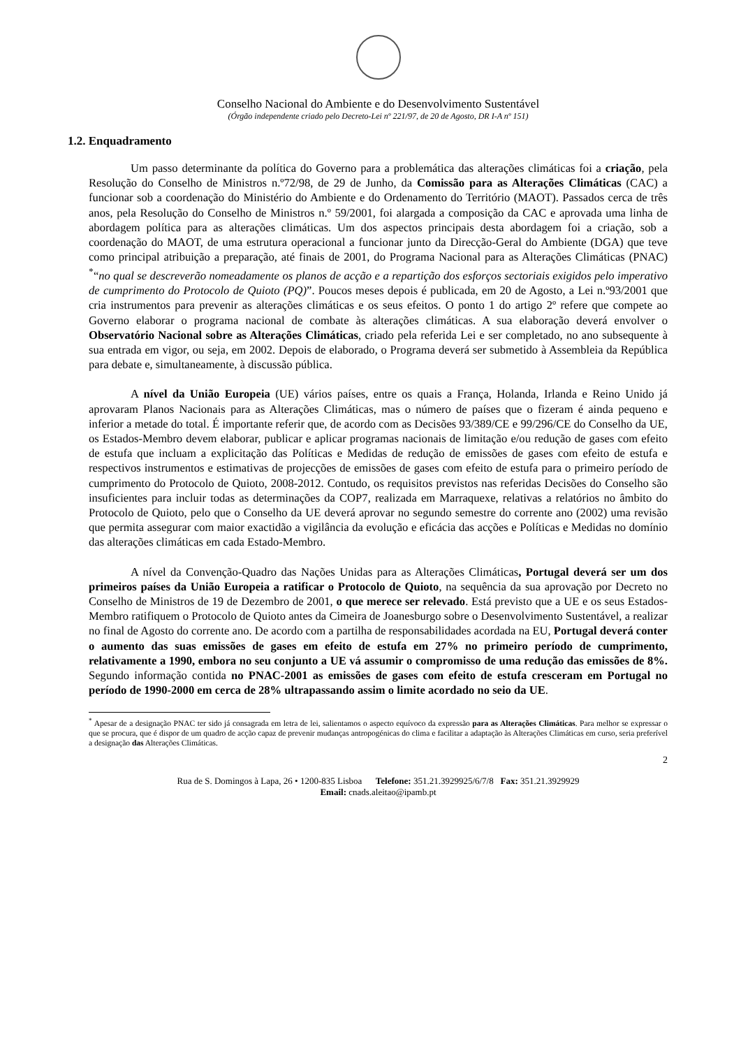Conselho Nacional do Ambiente e do Desenvolvimento Sustentável
(Órgão independente criado pelo Decreto-Lei nº 221/97, de 20 de Agosto, DR I-A nº 151)
1.2. Enquadramento
Um passo determinante da política do Governo para a problemática das alterações climáticas foi a criação, pela Resolução do Conselho de Ministros n.º72/98, de 29 de Junho, da Comissão para as Alterações Climáticas (CAC) a funcionar sob a coordenação do Ministério do Ambiente e do Ordenamento do Território (MAOT). Passados cerca de três anos, pela Resolução do Conselho de Ministros n.º 59/2001, foi alargada a composição da CAC e aprovada uma linha de abordagem política para as alterações climáticas. Um dos aspectos principais desta abordagem foi a criação, sob a coordenação do MAOT, de uma estrutura operacional a funcionar junto da Direcção-Geral do Ambiente (DGA) que teve como principal atribuição a preparação, até finais de 2001, do Programa Nacional para as Alterações Climáticas (PNAC) <sup>*</sup>“no qual se descreverão nomeadamente os planos de acção e a repartição dos esforços sectoriais exigidos pelo imperativo de cumprimento do Protocolo de Quioto (PQ)”. Poucos meses depois é publicada, em 20 de Agosto, a Lei n.º93/2001 que cria instrumentos para prevenir as alterações climáticas e os seus efeitos. O ponto 1 do artigo 2º refere que compete ao Governo elaborar o programa nacional de combate às alterações climáticas. A sua elaboração deverá envolver o Observatório Nacional sobre as Alterações Climáticas, criado pela referida Lei e ser completado, no ano subsequente à sua entrada em vigor, ou seja, em 2002. Depois de elaborado, o Programa deverá ser submetido à Assembleia da República para debate e, simultaneamente, à discussão pública.
A nível da União Europeia (UE) vários países, entre os quais a França, Holanda, Irlanda e Reino Unido já aprovaram Planos Nacionais para as Alterações Climáticas, mas o número de países que o fizeram é ainda pequeno e inferior a metade do total. É importante referir que, de acordo com as Decisões 93/389/CE e 99/296/CE do Conselho da UE, os Estados-Membro devem elaborar, publicar e aplicar programas nacionais de limitação e/ou redução de gases com efeito de estufa que incluam a explicitação das Políticas e Medidas de redução de emissões de gases com efeito de estufa e respectivos instrumentos e estimativas de projecções de emissões de gases com efeito de estufa para o primeiro período de cumprimento do Protocolo de Quioto, 2008-2012. Contudo, os requisitos previstos nas referidas Decisões do Conselho são insuficientes para incluir todas as determinações da COP7, realizada em Marraquexe, relativas a relatórios no âmbito do Protocolo de Quioto, pelo que o Conselho da UE deverá aprovar no segundo semestre do corrente ano (2002) uma revisão que permita assegurar com maior exactidão a vigilância da evolução e eficácia das acções e Políticas e Medidas no domínio das alterações climáticas em cada Estado-Membro.
A nível da Convenção-Quadro das Nações Unidas para as Alterações Climáticas, Portugal deverá ser um dos primeiros países da União Europeia a ratificar o Protocolo de Quioto, na sequência da sua aprovação por Decreto no Conselho de Ministros de 19 de Dezembro de 2001, o que merece ser relevado. Está previsto que a UE e os seus Estados-Membro ratifiquem o Protocolo de Quioto antes da Cimeira de Joanesburgo sobre o Desenvolvimento Sustentável, a realizar no final de Agosto do corrente ano. De acordo com a partilha de responsabilidades acordada na EU, Portugal deverá conter o aumento das suas emissões de gases em efeito de estufa em 27% no primeiro período de cumprimento, relativamente a 1990, embora no seu conjunto a UE vá assumir o compromisso de uma redução das emissões de 8%. Segundo informação contida no PNAC-2001 as emissões de gases com efeito de estufa cresceram em Portugal no período de 1990-2000 em cerca de 28% ultrapassando assim o limite acordado no seio da UE.
<sup>*</sup> Apesar de a designação PNAC ter sido já consagrada em letra de lei, salientamos o aspecto equívoco da expressão para as Alterações Climáticas. Para melhor se expressar o que se procura, que é dispor de um quadro de acção capaz de prevenir mudanças antropogénicas do clima e facilitar a adaptação às Alterações Climáticas em curso, seria preferível a designação das Alterações Climáticas.
2
Rua de S. Domingos à Lapa, 26 • 1200-835 Lisboa Telefone: 351.21.3929925/6/7/8 Fax: 351.21.3929929
Email: cnads.aleitao@ipamb.pt